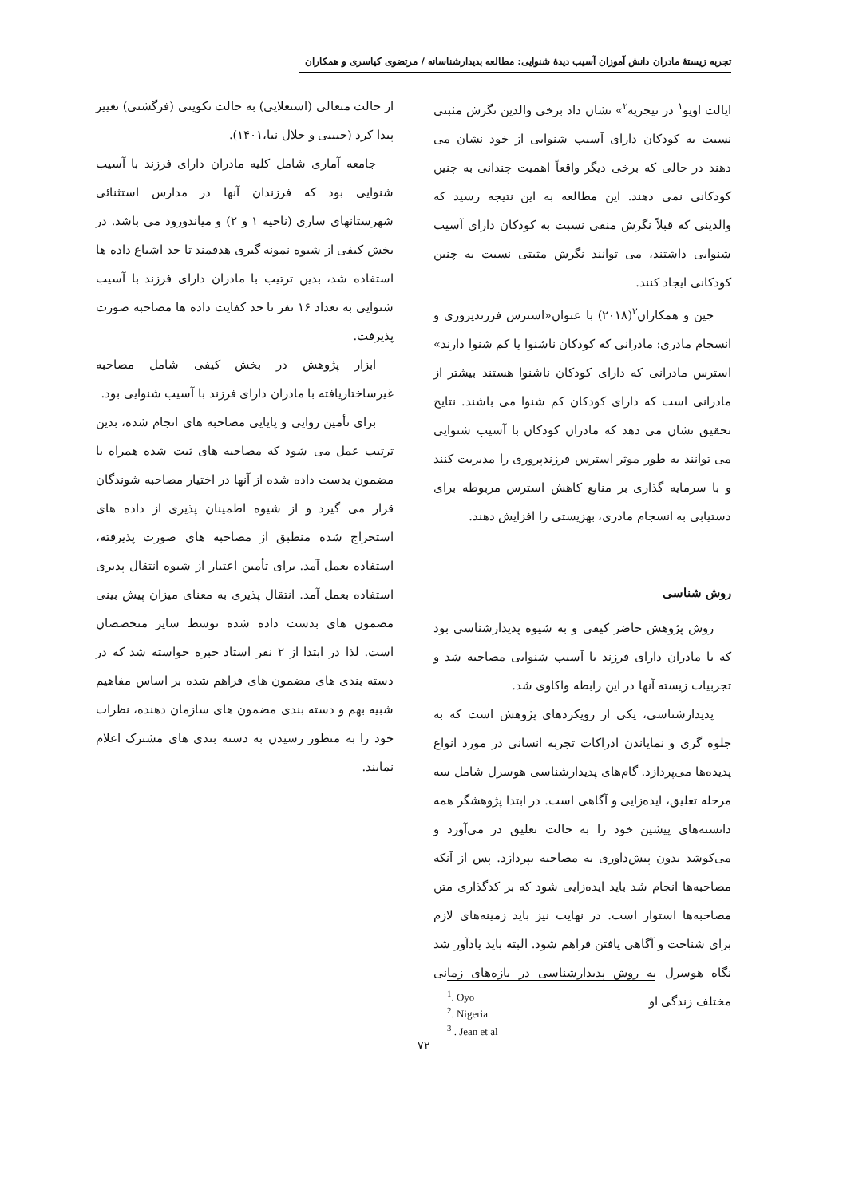تجربه زیستهٔ مادران دانش آموزان آسیب دیدهٔ شنوایی: مطالعه پدیدارشناسانه / مرتضوی کیاسری و همکاران
ایالت اویو<sup>۱</sup> در نیجریه<sup>۲</sup>» نشان داد برخی والدین نگرش مثبتی نسبت به کودکان دارای آسیب شنوایی از خود نشان می دهند در حالی که برخی دیگر واقعاً اهمیت چندانی به چنین کودکانی نمی دهند. این مطالعه به این نتیجه رسید که والدینی که قبلاً نگرش منفی نسبت به کودکان دارای آسیب شنوایی داشتند، می توانند نگرش مثبتی نسبت به چنین کودکانی ایجاد کنند.
جین و همکاران<sup>۳</sup>(۲۰۱۸) با عنوان«استرس فرزندپروری و انسجام مادری: مادرانی که کودکان ناشنوا یا کم شنوا دارند» استرس مادرانی که دارای کودکان ناشنوا هستند بیشتر از مادرانی است که دارای کودکان کم شنوا می باشند. نتایج تحقیق نشان می دهد که مادران کودکان با آسیب شنوایی می توانند به طور موثر استرس فرزندپروری را مدیریت کنند و با سرمایه گذاری بر منابع کاهش استرس مربوطه برای دستیابی به انسجام مادری، بهزیستی را افزایش دهند.
روش شناسی
روش پژوهش حاضر کیفی و به شیوه پدیدارشناسی بود که با مادران دارای فرزند با آسیب شنوایی مصاحبه شد و تجربیات زیسته آنها در این رابطه واکاوی شد.
پدیدارشناسی، یکی از رویکردهای پژوهش است که به جلوه گری و نمایاندن ادراکات تجربه انسانی در مورد انواع پدیده‌ها می‌پردازد. گام‌های پدیدارشناسی هوسرل شامل سه مرحله تعلیق، ایده‌زایی و آگاهی است. در ابتدا پژوهشگر همه دانسته‌های پیشین خود را به حالت تعلیق در می‌آورد و می‌کوشد بدون پیش‌داوری به مصاحبه بپردازد. پس از آنکه مصاحبه‌ها انجام شد باید ایده‌زایی شود که بر کدگذاری متن مصاحبه‌ها استوار است. در نهایت نیز باید زمینه‌های لازم برای شناخت و آگاهی یافتن فراهم شود. البته باید یادآور شد نگاه هوسرل به روش پدیدارشناسی در بازه‌های زمانی مختلف زندگی او
از حالت متعالی (استعلایی) به حالت تکوینی (فرگشتی) تغییر پیدا کرد (حبیبی و جلال نیا،۱۴۰۱).
جامعه آماری شامل کلیه مادران دارای فرزند با آسیب شنوایی بود که فرزندان آنها در مدارس استثنائی شهرستانهای ساری (ناحیه ۱ و ۲) و میاندورود می باشد. در بخش کیفی از شیوه نمونه گیری هدفمند تا حد اشباع داده ها استفاده شد، بدین ترتیب با مادران دارای فرزند با آسیب شنوایی به تعداد ۱۶ نفر تا حد کفایت داده ها مصاحبه صورت پذیرفت.
ابزار پژوهش در بخش کیفی شامل مصاحبه غیرساختاریافته با مادران دارای فرزند با آسیب شنوایی بود.
برای تأمین روایی و پایایی مصاحبه های انجام شده، بدین ترتیب عمل می شود که مصاحبه های ثبت شده همراه با مضمون بدست داده شده از آنها در اختیار مصاحبه شوندگان قرار می گیرد و از شیوه اطمینان پذیری از داده های استخراج شده منطبق از مصاحبه های صورت پذیرفته، استفاده بعمل آمد. برای تأمین اعتبار از شیوه انتقال پذیری استفاده بعمل آمد. انتقال پذیری به معنای میزان پیش بینی مضمون های بدست داده شده توسط سایر متخصصان است. لذا در ابتدا از ۲ نفر استاد خبره خواسته شد که در دسته بندی های مضمون های فراهم شده بر اساس مفاهیم شبیه بهم و دسته بندی مضمون های سازمان دهنده، نظرات خود را به منظور رسیدن به دسته بندی های مشترک اعلام نمایند.
<sup>1</sup>. Oyo
<sup>2</sup>. Nigeria
<sup>3</sup> . Jean et al
۷۲